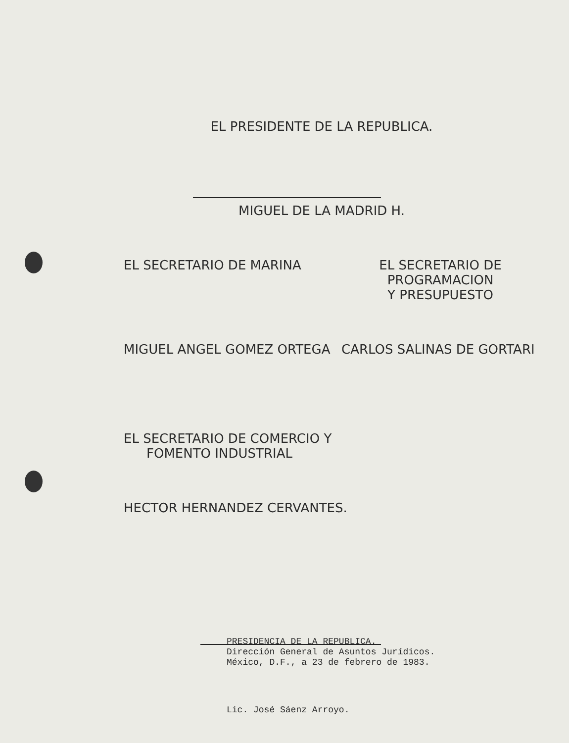EL PRESIDENTE DE LA REPUBLICA.
MIGUEL DE LA MADRID H.
EL SECRETARIO DE MARINA EL SECRETARIO DE PROGRAMACION
Y PRESUPUESTO
MIGUEL ANGEL GOMEZ ORTEGA CARLOS SALINAS DE GORTARI
EL SECRETARIO DE COMERCIO Y
FOMENTO INDUSTRIAL
HECTOR HERNANDEZ CERVANTES.
PRESIDENCIA DE LA REPUBLICA.
Dirección General de Asuntos Jurídicos.
México, D.F., a 23 de febrero de 1983.
Lic. José Sáenz Arroyo.